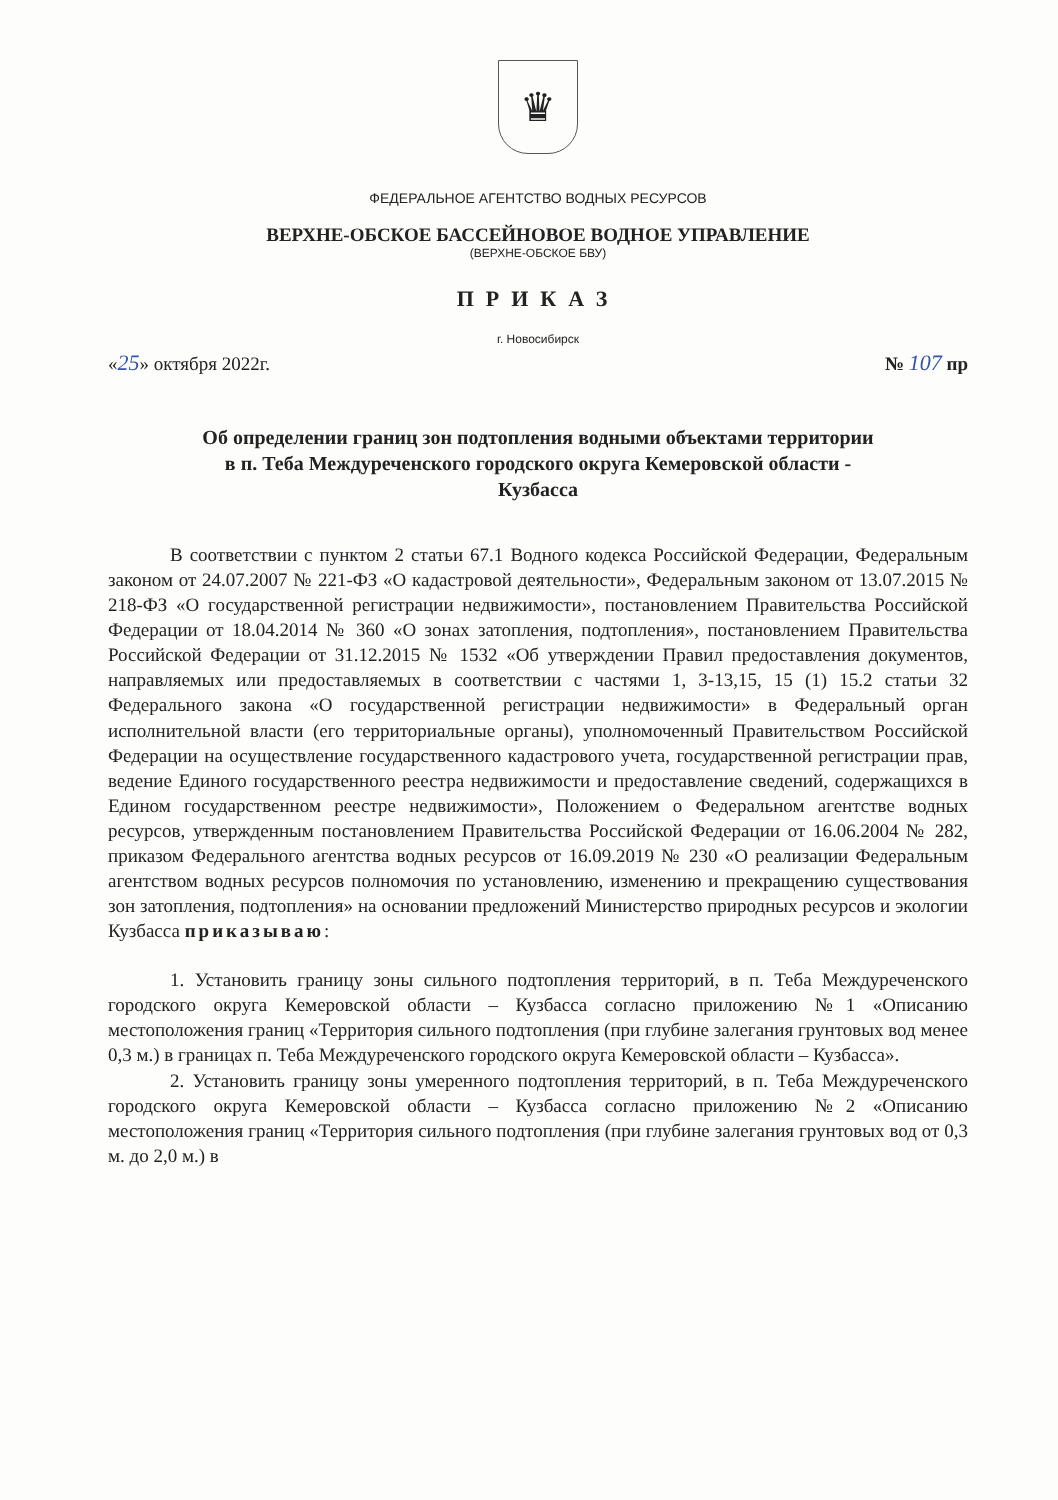♛
ФЕДЕРАЛЬНОЕ АГЕНТСТВО ВОДНЫХ РЕСУРСОВ
ВЕРХНЕ-ОБСКОЕ БАССЕЙНОВОЕ ВОДНОЕ УПРАВЛЕНИЕ
(ВЕРХНЕ-ОБСКОЕ БВУ)
ПРИКАЗ
г. Новосибирск
«25» октября 2022г. № 107 пр
Об определении границ зон подтопления водными объектами территории
в п. Теба Междуреченского городского округа Кемеровской области -
Кузбасса
В соответствии с пунктом 2 статьи 67.1 Водного кодекса Российской Федерации, Федеральным законом от 24.07.2007 № 221-ФЗ «О кадастровой деятельности», Федеральным законом от 13.07.2015 № 218-ФЗ «О государственной регистрации недвижимости», постановлением Правительства Российской Федерации от 18.04.2014 № 360 «О зонах затопления, подтопления», постановлением Правительства Российской Федерации от 31.12.2015 № 1532 «Об утверждении Правил предоставления документов, направляемых или предоставляемых в соответствии с частями 1, 3-13,15, 15 (1) 15.2 статьи 32 Федерального закона «О государственной регистрации недвижимости» в Федеральный орган исполнительной власти (его территориальные органы), уполномоченный Правительством Российской Федерации на осуществление государственного кадастрового учета, государственной регистрации прав, ведение Единого государственного реестра недвижимости и предоставление сведений, содержащихся в Едином государственном реестре недвижимости», Положением о Федеральном агентстве водных ресурсов, утвержденным постановлением Правительства Российской Федерации от 16.06.2004 № 282, приказом Федерального агентства водных ресурсов от 16.09.2019 № 230 «О реализации Федеральным агентством водных ресурсов полномочия по установлению, изменению и прекращению существования зон затопления, подтопления» на основании предложений Министерство природных ресурсов и экологии Кузбасса приказываю:
1. Установить границу зоны сильного подтопления территорий, в п. Теба Междуреченского городского округа Кемеровской области – Кузбасса согласно приложению №1 «Описанию местоположения границ «Территория сильного подтопления (при глубине залегания грунтовых вод менее 0,3 м.) в границах п. Теба Междуреченского городского округа Кемеровской области – Кузбасса».
2. Установить границу зоны умеренного подтопления территорий, в п. Теба Междуреченского городского округа Кемеровской области – Кузбасса согласно приложению №2 «Описанию местоположения границ «Территория сильного подтопления (при глубине залегания грунтовых вод от 0,3 м. до 2,0 м.) в